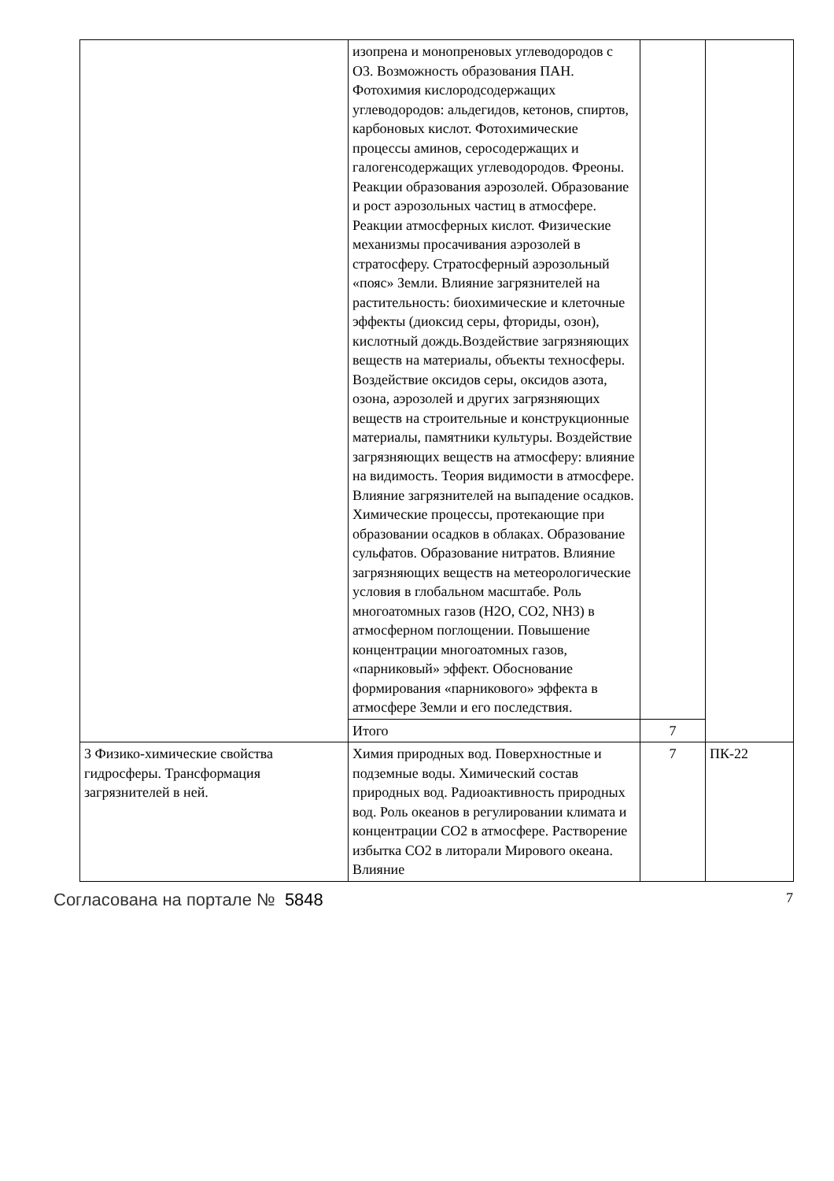| | изопрена и монопреновых углеводородов с О3. Возможность образования ПАН. Фотохимия кислородсодержащих углеводородов: альдегидов, кетонов, спиртов, карбоновых кислот. Фотохимические процессы аминов, серосодержащих и галогенсодержащих углеводородов. Фреоны. Реакции образования аэрозолей. Образование и рост аэрозольных частиц в атмосфере. Реакции атмосферных кислот. Физические механизмы просачивания аэрозолей в стратосферу. Стратосферный аэрозольный «пояс» Земли. Влияние загрязнителей на растительность: биохимические и клеточные эффекты (диоксид серы, фториды, озон), кислотный дождь.Воздействие загрязняющих веществ на материалы, объекты техносферы. Воздействие оксидов серы, оксидов азота, озона, аэрозолей и других загрязняющих веществ на строительные и конструкционные материалы, памятники культуры. Воздействие загрязняющих веществ на атмосферу: влияние на видимость. Теория видимости в атмосфере. Влияние загрязнителей на выпадение осадков. Химические процессы, протекающие при образовании осадков в облаках. Образование сульфатов. Образование нитратов. Влияние загрязняющих веществ на метеорологические условия в глобальном масштабе. Роль многоатомных газов (H2O, CO2, NH3) в атмосферном поглощении. Повышение концентрации многоатомных газов, «парниковый» эффект. Обоснование формирования «парникового» эффекта в атмосфере Земли и его последствия. | | |
| | Итого | 7 | |
| 3 Физико-химические свойства гидросферы. Трансформация загрязнителей в ней. | Химия природных вод. Поверхностные и подземные воды. Химический состав природных вод. Радиоактивность природных вод. Роль океанов в регулировании климата и концентрации CO2 в атмосфере. Растворение избытка CO2 в литорали Мирового океана. Влияние | 7 | ПК-22 |
Согласована на портале № 5848 7